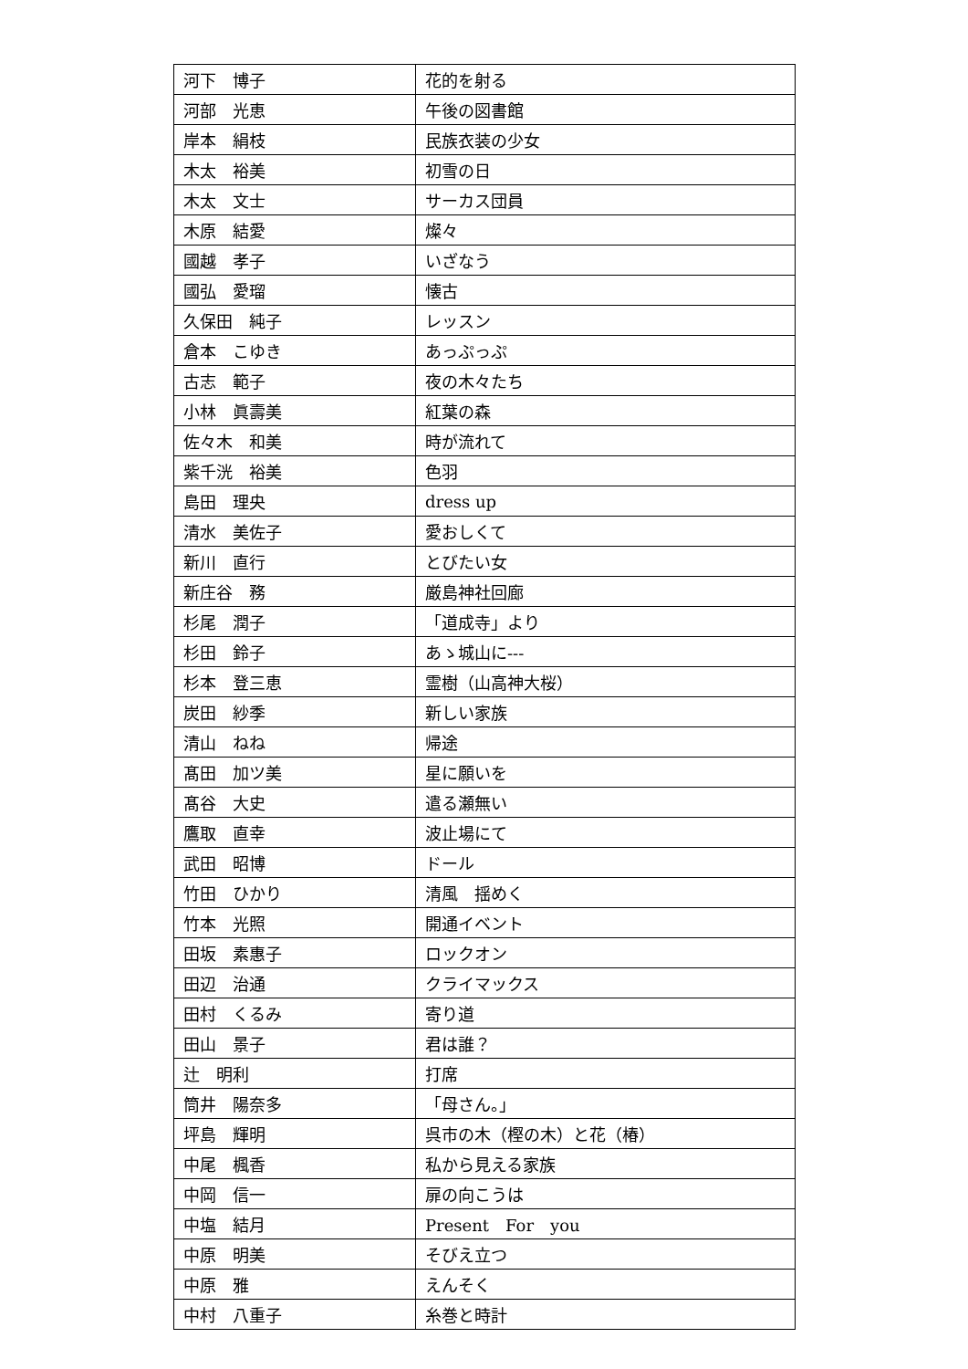| 河下 博子 | 花的を射る |
| 河部 光恵 | 午後の図書館 |
| 岸本 絹枝 | 民族衣装の少女 |
| 木太 裕美 | 初雪の日 |
| 木太 文士 | サーカス団員 |
| 木原 結愛 | 燦々 |
| 國越 孝子 | いざなう |
| 國弘 愛瑠 | 懐古 |
| 久保田 純子 | レッスン |
| 倉本 こゆき | あっぷっぷ |
| 古志 範子 | 夜の木々たち |
| 小林 眞壽美 | 紅葉の森 |
| 佐々木 和美 | 時が流れて |
| 紫千洸 裕美 | 色羽 |
| 島田 理央 | dress up |
| 清水 美佐子 | 愛おしくて |
| 新川 直行 | とびたい女 |
| 新庄谷 務 | 厳島神社回廊 |
| 杉尾 潤子 | 「道成寺」より |
| 杉田 鈴子 | あゝ城山に--- |
| 杉本 登三恵 | 霊樹（山高神大桜） |
| 炭田 紗季 | 新しい家族 |
| 清山 ねね | 帰途 |
| 髙田 加ツ美 | 星に願いを |
| 髙谷 大史 | 遣る瀬無い |
| 鷹取 直幸 | 波止場にて |
| 武田 昭博 | ドール |
| 竹田 ひかり | 清風 揺めく |
| 竹本 光照 | 開通イベント |
| 田坂 素惠子 | ロックオン |
| 田辺 治通 | クライマックス |
| 田村 くるみ | 寄り道 |
| 田山 景子 | 君は誰？ |
| 辻 明利 | 打席 |
| 筒井 陽奈多 | 「母さん。」 |
| 坪島 輝明 | 呉市の木（樫の木）と花（椿） |
| 中尾 楓香 | 私から見える家族 |
| 中岡 信一 | 扉の向こうは |
| 中塩 結月 | Present For you |
| 中原 明美 | そびえ立つ |
| 中原 雅 | えんそく |
| 中村 八重子 | 糸巻と時計 |